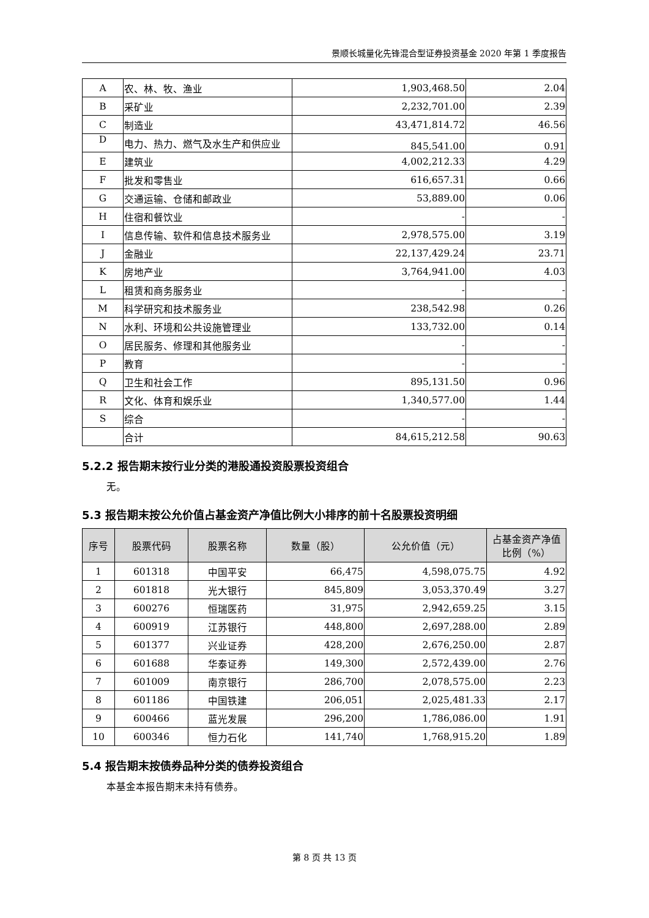景顺长城量化先锋混合型证券投资基金 2020 年第 1 季度报告
| A | 农、林、牧、渔业 | 1,903,468.50 | 2.04 |
| B | 采矿业 | 2,232,701.00 | 2.39 |
| C | 制造业 | 43,471,814.72 | 46.56 |
| D | 电力、热力、燃气及水生产和供应业 | 845,541.00 | 0.91 |
| E | 建筑业 | 4,002,212.33 | 4.29 |
| F | 批发和零售业 | 616,657.31 | 0.66 |
| G | 交通运输、仓储和邮政业 | 53,889.00 | 0.06 |
| H | 住宿和餐饮业 | - | - |
| I | 信息传输、软件和信息技术服务业 | 2,978,575.00 | 3.19 |
| J | 金融业 | 22,137,429.24 | 23.71 |
| K | 房地产业 | 3,764,941.00 | 4.03 |
| L | 租赁和商务服务业 | - | - |
| M | 科学研究和技术服务业 | 238,542.98 | 0.26 |
| N | 水利、环境和公共设施管理业 | 133,732.00 | 0.14 |
| O | 居民服务、修理和其他服务业 | - | - |
| P | 教育 | - | - |
| Q | 卫生和社会工作 | 895,131.50 | 0.96 |
| R | 文化、体育和娱乐业 | 1,340,577.00 | 1.44 |
| S | 综合 | - | - |
| | 合计 | 84,615,212.58 | 90.63 |
5.2.2 报告期末按行业分类的港股通投资股票投资组合
无。
5.3 报告期末按公允价值占基金资产净值比例大小排序的前十名股票投资明细
| 序号 | 股票代码 | 股票名称 | 数量（股） | 公允价值（元） | 占基金资产净值比例（%） |
| --- | --- | --- | --- | --- | --- |
| 1 | 601318 | 中国平安 | 66,475 | 4,598,075.75 | 4.92 |
| 2 | 601818 | 光大银行 | 845,809 | 3,053,370.49 | 3.27 |
| 3 | 600276 | 恒瑞医药 | 31,975 | 2,942,659.25 | 3.15 |
| 4 | 600919 | 江苏银行 | 448,800 | 2,697,288.00 | 2.89 |
| 5 | 601377 | 兴业证券 | 428,200 | 2,676,250.00 | 2.87 |
| 6 | 601688 | 华泰证券 | 149,300 | 2,572,439.00 | 2.76 |
| 7 | 601009 | 南京银行 | 286,700 | 2,078,575.00 | 2.23 |
| 8 | 601186 | 中国铁建 | 206,051 | 2,025,481.33 | 2.17 |
| 9 | 600466 | 蓝光发展 | 296,200 | 1,786,086.00 | 1.91 |
| 10 | 600346 | 恒力石化 | 141,740 | 1,768,915.20 | 1.89 |
5.4 报告期末按债券品种分类的债券投资组合
本基金本报告期末未持有债券。
第 8 页 共 13 页